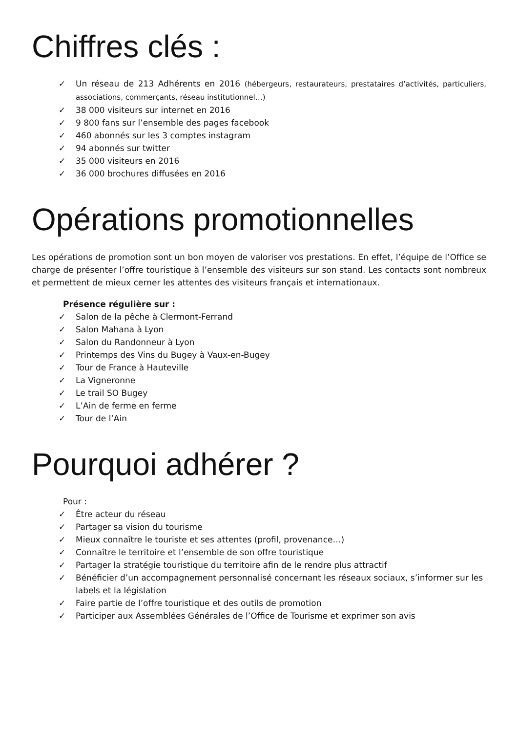Chiffres clés :
✓ Un réseau de 213 Adhérents en 2016 (hébergeurs, restaurateurs, prestataires d’activités, particuliers, associations, commerçants, réseau institutionnel…)
✓ 38 000 visiteurs sur internet en 2016
✓ 9 800 fans sur l’ensemble des pages facebook
✓ 460 abonnés sur les 3 comptes instagram
✓ 94 abonnés sur twitter
✓ 35 000 visiteurs en 2016
✓ 36 000 brochures diffusées en 2016
Opérations promotionnelles
Les opérations de promotion sont un bon moyen de valoriser vos prestations. En effet, l’équipe de l’Office se charge de présenter l’offre touristique à l’ensemble des visiteurs sur son stand. Les contacts sont nombreux et permettent de mieux cerner les attentes des visiteurs français et internationaux.
Présence régulière sur :
✓ Salon de la pêche à Clermont-Ferrand
✓ Salon Mahana à Lyon
✓ Salon du Randonneur à Lyon
✓ Printemps des Vins du Bugey à Vaux-en-Bugey
✓ Tour de France à Hauteville
✓ La Vigneronne
✓ Le trail SO Bugey
✓ L’Ain de ferme en ferme
✓ Tour de l’Ain
Pourquoi adhérer ?
Pour :
✓ Être acteur du réseau
✓ Partager sa vision du tourisme
✓ Mieux connaître le touriste et ses attentes (profil, provenance…)
✓ Connaître le territoire et l’ensemble de son offre touristique
✓ Partager la stratégie touristique du territoire afin de le rendre plus attractif
✓ Bénéficier d’un accompagnement personnalisé concernant les réseaux sociaux, s’informer sur les labels et la législation
✓ Faire partie de l’offre touristique et des outils de promotion
✓ Participer aux Assemblées Générales de l’Office de Tourisme et exprimer son avis